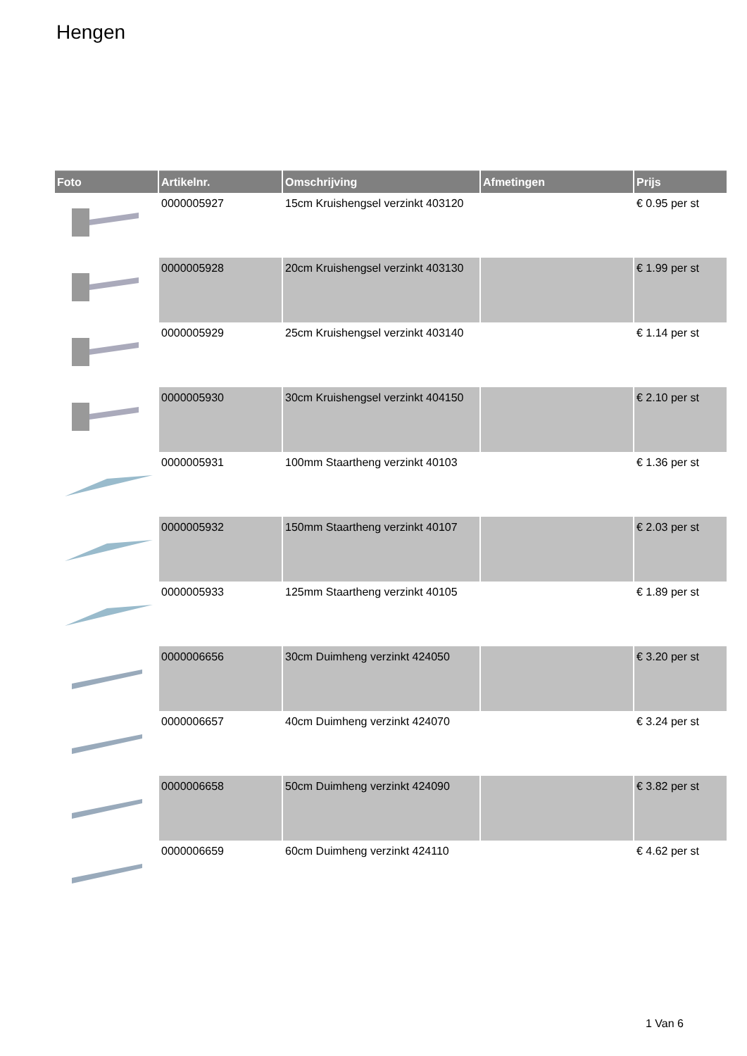Hengen
| Foto | Artikelnr. | Omschrijving | Afmetingen | Prijs |
| --- | --- | --- | --- | --- |
| | 0000005927 | 15cm Kruishengsel verzinkt 403120 | | € 0.95 per st |
| | 0000005928 | 20cm Kruishengsel verzinkt 403130 | | € 1.99 per st |
| | 0000005929 | 25cm Kruishengsel verzinkt 403140 | | € 1.14 per st |
| | 0000005930 | 30cm Kruishengsel verzinkt 404150 | | € 2.10 per st |
| | 0000005931 | 100mm Staartheng verzinkt 40103 | | € 1.36 per st |
| | 0000005932 | 150mm Staartheng verzinkt 40107 | | € 2.03 per st |
| | 0000005933 | 125mm Staartheng verzinkt 40105 | | € 1.89 per st |
| | 0000006656 | 30cm Duimheng verzinkt 424050 | | € 3.20 per st |
| | 0000006657 | 40cm Duimheng verzinkt 424070 | | € 3.24 per st |
| | 0000006658 | 50cm Duimheng verzinkt 424090 | | € 3.82 per st |
| | 0000006659 | 60cm Duimheng verzinkt 424110 | | € 4.62 per st |
1 Van 6